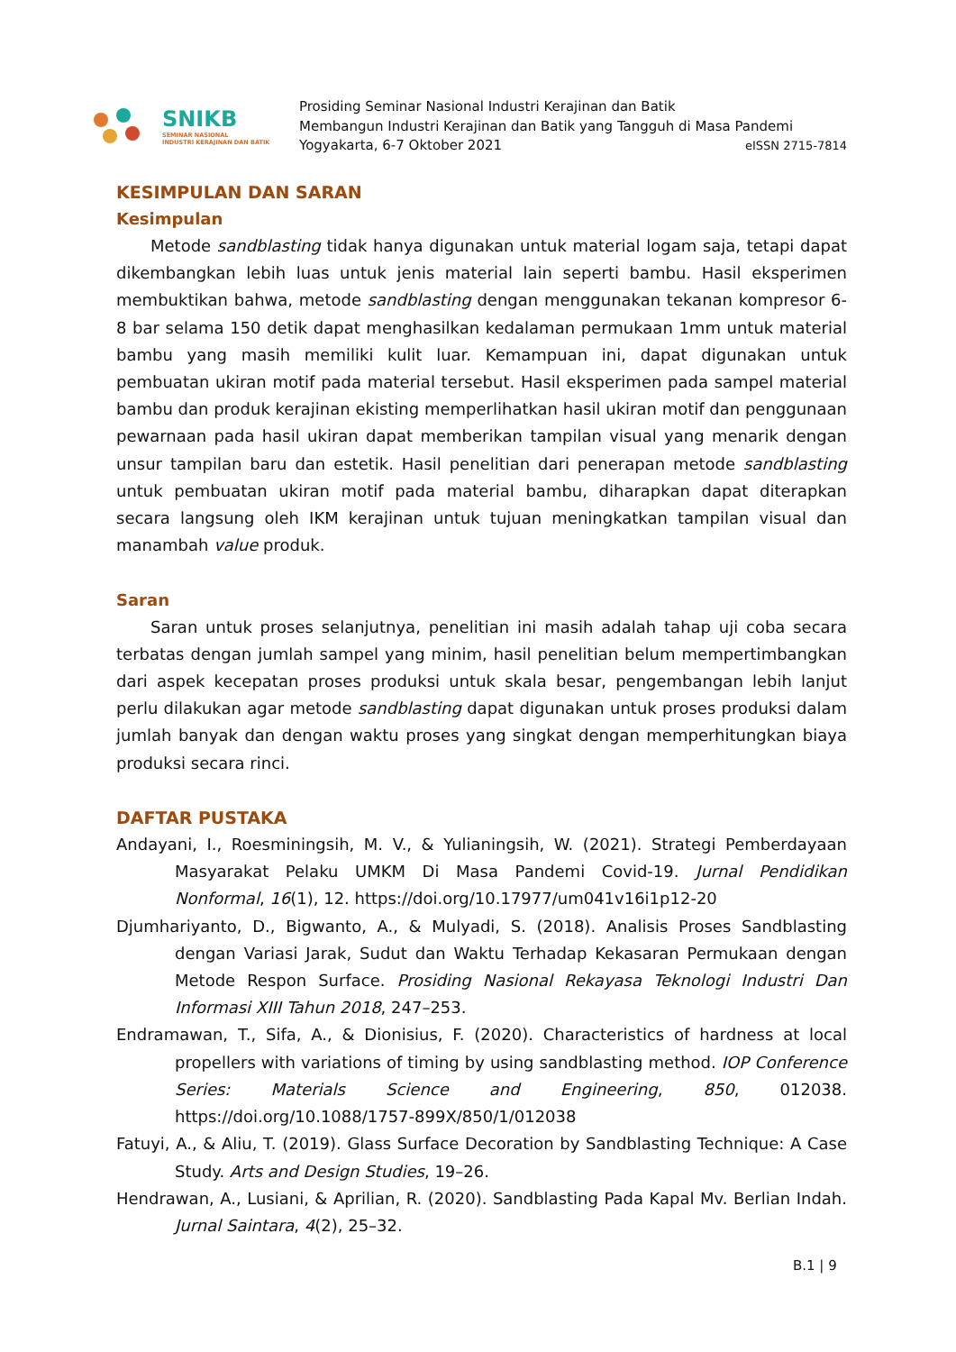SNIKB
SEMINAR NASIONAL
INDUSTRI KERAJINAN DAN BATIK
Prosiding Seminar Nasional Industri Kerajinan dan Batik
Membangun Industri Kerajinan dan Batik yang Tangguh di Masa Pandemi
Yogyakarta, 6-7 Oktober 2021 eISSN 2715-7814
KESIMPULAN DAN SARAN
Kesimpulan
Metode sandblasting tidak hanya digunakan untuk material logam saja, tetapi dapat dikembangkan lebih luas untuk jenis material lain seperti bambu. Hasil eksperimen membuktikan bahwa, metode sandblasting dengan menggunakan tekanan kompresor 6-8 bar selama 150 detik dapat menghasilkan kedalaman permukaan 1mm untuk material bambu yang masih memiliki kulit luar. Kemampuan ini, dapat digunakan untuk pembuatan ukiran motif pada material tersebut. Hasil eksperimen pada sampel material bambu dan produk kerajinan ekisting memperlihatkan hasil ukiran motif dan penggunaan pewarnaan pada hasil ukiran dapat memberikan tampilan visual yang menarik dengan unsur tampilan baru dan estetik. Hasil penelitian dari penerapan metode sandblasting untuk pembuatan ukiran motif pada material bambu, diharapkan dapat diterapkan secara langsung oleh IKM kerajinan untuk tujuan meningkatkan tampilan visual dan manambah value produk.
Saran
Saran untuk proses selanjutnya, penelitian ini masih adalah tahap uji coba secara terbatas dengan jumlah sampel yang minim, hasil penelitian belum mempertimbangkan dari aspek kecepatan proses produksi untuk skala besar, pengembangan lebih lanjut perlu dilakukan agar metode sandblasting dapat digunakan untuk proses produksi dalam jumlah banyak dan dengan waktu proses yang singkat dengan memperhitungkan biaya produksi secara rinci.
DAFTAR PUSTAKA
Andayani, I., Roesminingsih, M. V., & Yulianingsih, W. (2021). Strategi Pemberdayaan Masyarakat Pelaku UMKM Di Masa Pandemi Covid-19. Jurnal Pendidikan Nonformal, 16(1), 12. https://doi.org/10.17977/um041v16i1p12-20
Djumhariyanto, D., Bigwanto, A., & Mulyadi, S. (2018). Analisis Proses Sandblasting dengan Variasi Jarak, Sudut dan Waktu Terhadap Kekasaran Permukaan dengan Metode Respon Surface. Prosiding Nasional Rekayasa Teknologi Industri Dan Informasi XIII Tahun 2018, 247–253.
Endramawan, T., Sifa, A., & Dionisius, F. (2020). Characteristics of hardness at local propellers with variations of timing by using sandblasting method. IOP Conference Series: Materials Science and Engineering, 850, 012038. https://doi.org/10.1088/1757-899X/850/1/012038
Fatuyi, A., & Aliu, T. (2019). Glass Surface Decoration by Sandblasting Technique: A Case Study. Arts and Design Studies, 19–26.
Hendrawan, A., Lusiani, & Aprilian, R. (2020). Sandblasting Pada Kapal Mv. Berlian Indah. Jurnal Saintara, 4(2), 25–32.
B.1 | 9